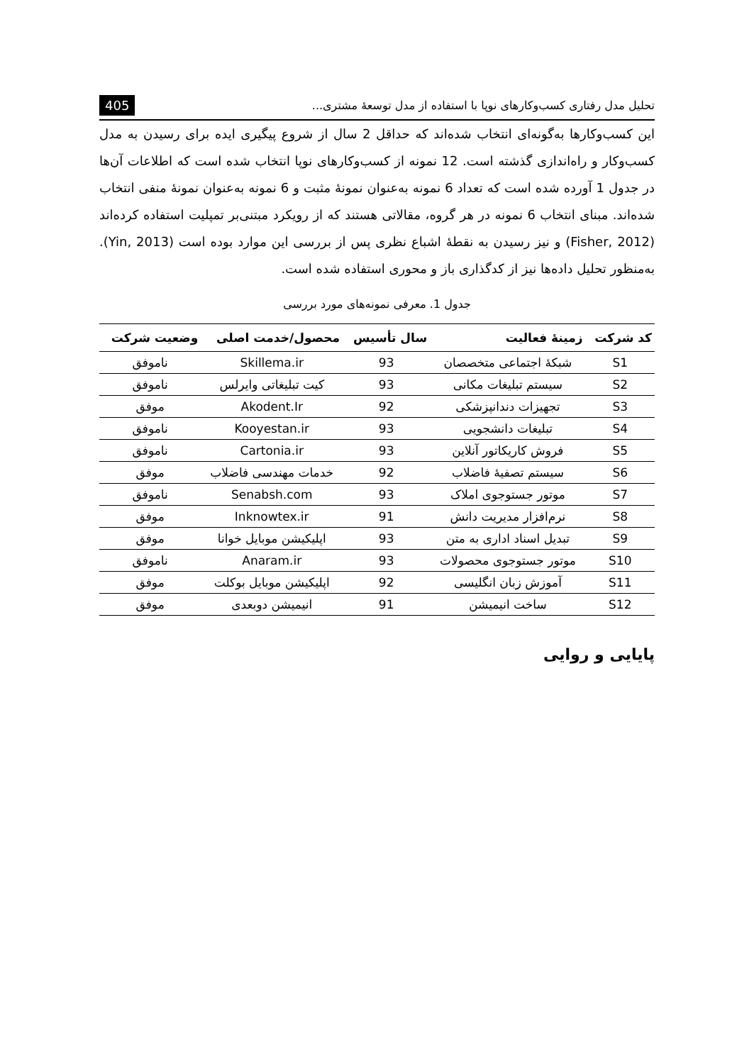تحلیل مدل رفتاری کسب‌وکارهای نوپا با استفاده از مدل توسعهٔ مشتری... 405
این کسب‌وکارها به‌گونه‌ای انتخاب شده‌اند که حداقل 2 سال از شروع پیگیری ایده برای رسیدن به مدل کسب‌وکار و راه‌اندازی گذشته است. 12 نمونه از کسب‌وکارهای نوپا انتخاب شده است که اطلاعات آن‌ها در جدول 1 آورده شده است که تعداد 6 نمونه به‌عنوان نمونهٔ مثبت و 6 نمونه به‌عنوان نمونهٔ منفی انتخاب شده‌اند. مبنای انتخاب 6 نمونه در هر گروه، مقالاتی هستند که از رویکرد مبتنی‌بر تمپلیت استفاده کرده‌اند (Fisher, 2012) و نیز رسیدن به نقطهٔ اشباع نظری پس از بررسی این موارد بوده است (Yin, 2013). به‌منظور تحلیل داده‌ها نیز از کدگذاری باز و محوری استفاده شده است.
جدول 1. معرفی نمونه‌های مورد بررسی
| کد شرکت | زمینهٔ فعالیت | سال تأسیس | محصول/خدمت اصلی | وضعیت شرکت |
| --- | --- | --- | --- | --- |
| S1 | شبکهٔ اجتماعی متخصصان | 93 | Skillema.ir | ناموفق |
| S2 | سیستم تبلیغات مکانی | 93 | کیت تبلیغاتی وایرلس | ناموفق |
| S3 | تجهیزات دندانپزشکی | 92 | Akodent.Ir | موفق |
| S4 | تبلیغات دانشجویی | 93 | Kooyestan.ir | ناموفق |
| S5 | فروش کاریکاتور آنلاین | 93 | Cartonia.ir | ناموفق |
| S6 | سیستم تصفیهٔ فاضلاب | 92 | خدمات مهندسی فاضلاب | موفق |
| S7 | موتور جستوجوی املاک | 93 | Senabsh.com | ناموفق |
| S8 | نرم‌افزار مدیریت دانش | 91 | Inknowtex.ir | موفق |
| S9 | تبدیل اسناد اداری به متن | 93 | اپلیکیشن موبایل خوانا | موفق |
| S10 | موتور جستوجوی محصولات | 93 | Anaram.ir | ناموفق |
| S11 | آموزش زبان انگلیسی | 92 | اپلیکیشن موبایل بوکلت | موفق |
| S12 | ساخت انیمیشن | 91 | انیمیشن دوبعدی | موفق |
پایایی و روایی